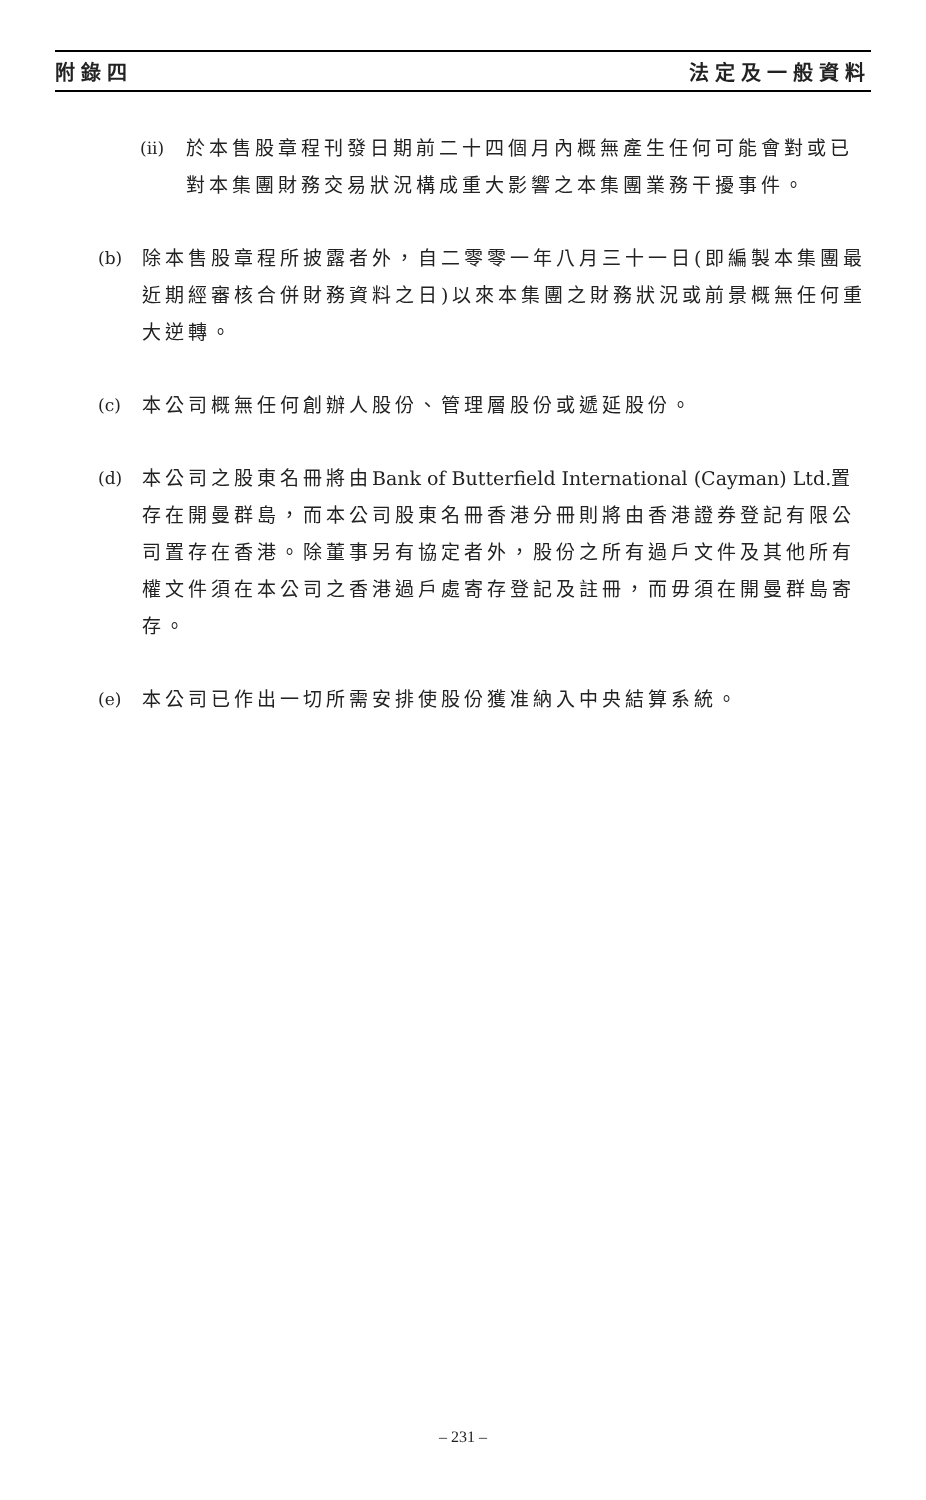附錄四 法定及一般資料
(ii)
於本售股章程刊發日期前二十四個月內概無產生任何可能會對或已對本集團財務交易狀況構成重大影響之本集團業務干擾事件。
(b) 除本售股章程所披露者外，自二零零一年八月三十一日(即編製本集團最近期經審核合併財務資料之日)以來本集團之財務狀況或前景概無任何重大逆轉。
(c) 本公司概無任何創辦人股份、管理層股份或遞延股份。
(d) 本公司之股東名冊將由Bank of Butterfield International (Cayman) Ltd. 置存在開曼群島，而本公司股東名冊香港分冊則將由香港證券登記有限公司置存在香港。除董事另有協定者外，股份之所有過戶文件及其他所有權文件須在本公司之香港過戶處寄存登記及註冊，而毋須在開曼群島寄存。
(e) 本公司已作出一切所需安排使股份獲准納入中央結算系統。
– 231 –